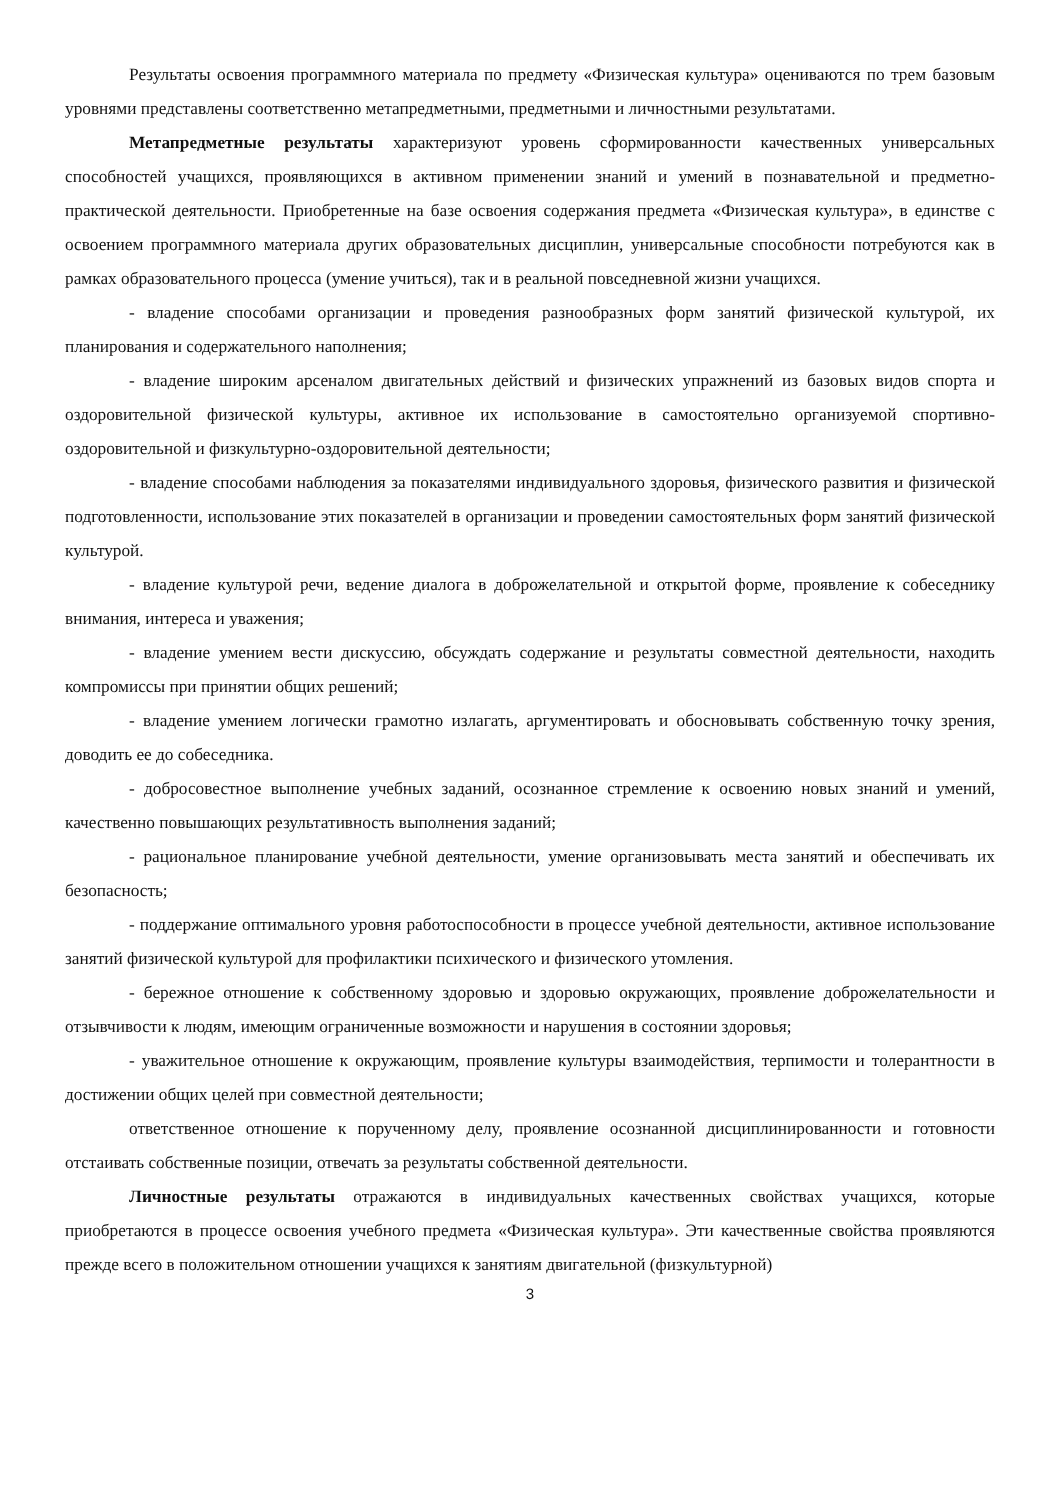Результаты освоения программного материала по предмету «Физическая культура» оцениваются по трем базовым уровнями представлены соответственно метапредметными, предметными и личностными результатами.
Метапредметные результаты характеризуют уровень сформированности качественных универсальных способностей учащихся, проявляющихся в активном применении знаний и умений в познавательной и предметно-практической деятельности. Приобретенные на базе освоения содержания предмета «Физическая культура», в единстве с освоением программного материала других образовательных дисциплин, универсальные способности потребуются как в рамках образовательного процесса (умение учиться), так и в реальной повседневной жизни учащихся.
- владение способами организации и проведения разнообразных форм занятий физической культурой, их планирования и содержательного наполнения;
- владение широким арсеналом двигательных действий и физических упражнений из базовых видов спорта и оздоровительной физической культуры, активное их использование в самостоятельно организуемой спортивно-оздоровительной и физкультурно-оздоровительной деятельности;
- владение способами наблюдения за показателями индивидуального здоровья, физического развития и физической подготовленности, использование этих показателей в организации и проведении самостоятельных форм занятий физической культурой.
- владение культурой речи, ведение диалога в доброжелательной и открытой форме, проявление к собеседнику внимания, интереса и уважения;
- владение умением вести дискуссию, обсуждать содержание и результаты совместной деятельности, находить компромиссы при принятии общих решений;
- владение умением логически грамотно излагать, аргументировать и обосновывать собственную точку зрения, доводить ее до собеседника.
- добросовестное выполнение учебных заданий, осознанное стремление к освоению новых знаний и умений, качественно повышающих результативность выполнения заданий;
- рациональное планирование учебной деятельности, умение организовывать места занятий и обеспечивать их безопасность;
- поддержание оптимального уровня работоспособности в процессе учебной деятельности, активное использование занятий физической культурой для профилактики психического и физического утомления.
- бережное отношение к собственному здоровью и здоровью окружающих, проявление доброжелательности и отзывчивости к людям, имеющим ограниченные возможности и нарушения в состоянии здоровья;
- уважительное отношение к окружающим, проявление культуры взаимодействия, терпимости и толерантности в достижении общих целей при совместной деятельности;
ответственное отношение к порученному делу, проявление осознанной дисциплинированности и готовности отстаивать собственные позиции, отвечать за результаты собственной деятельности.
Личностные результаты отражаются в индивидуальных качественных свойствах учащихся, которые приобретаются в процессе освоения учебного предмета «Физическая культура». Эти качественные свойства проявляются прежде всего в положительном отношении учащихся к занятиям двигательной (физкультурной)
3